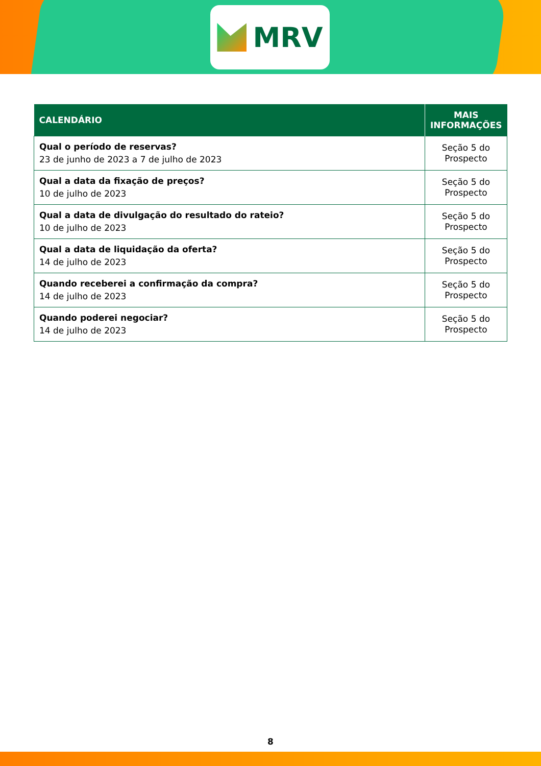MRV
| CALENDÁRIO | MAIS INFORMAÇÕES |
| --- | --- |
| Qual o período de reservas? 23 de junho de 2023 a 7 de julho de 2023 | Seção 5 do Prospecto |
| Qual a data da fixação de preços? 10 de julho de 2023 | Seção 5 do Prospecto |
| Qual a data de divulgação do resultado do rateio? 10 de julho de 2023 | Seção 5 do Prospecto |
| Qual a data de liquidação da oferta? 14 de julho de 2023 | Seção 5 do Prospecto |
| Quando receberei a confirmação da compra? 14 de julho de 2023 | Seção 5 do Prospecto |
| Quando poderei negociar? 14 de julho de 2023 | Seção 5 do Prospecto |
8